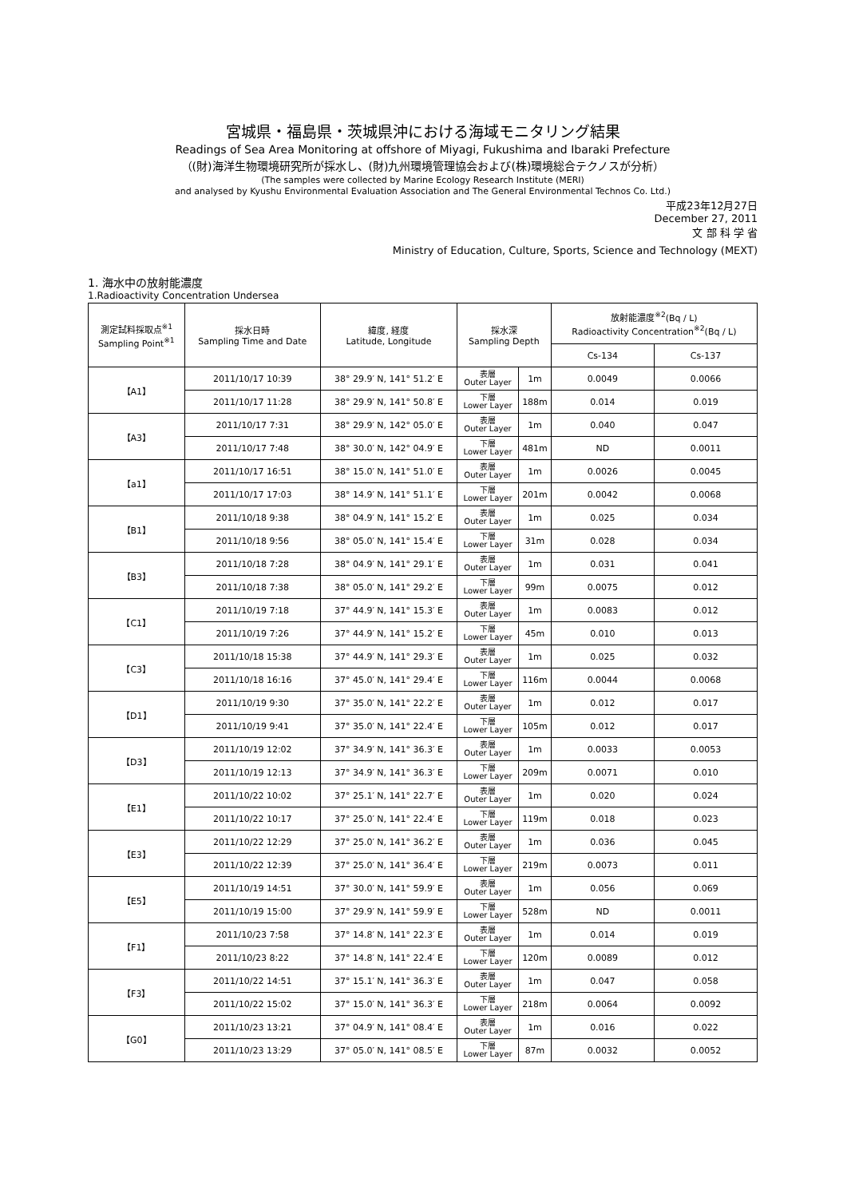宮城県・福島県・茨城県沖における海域モニタリング結果
Readings of Sea Area Monitoring at offshore of Miyagi, Fukushima and Ibaraki Prefecture
（(財)海洋生物環境研究所が採水し、(財)九州環境管理協会および(株)環境総合テクノスが分析）
(The samples were collected by Marine Ecology Research Institute (MERI)
and analysed by Kyushu Environmental Evaluation Association and The General Environmental Technos Co. Ltd.)
平成23年12月27日
December 27, 2011
文 部 科 学 省
Ministry of Education, Culture, Sports, Science and Technology (MEXT)
1. 海水中の放射能濃度
1.Radioactivity Concentration Undersea
| 測定試料採取点<sup>※1</sup> Sampling Point<sup>※1</sup> | 採水日時 Sampling Time and Date | 緯度, 経度 Latitude, Longitude | 採水深 Sampling Depth | | 放射能濃度<sup>※2</sup>(Bq / L) Radioactivity Concentration<sup>※2</sup>(Bq / L) | |
| --- | --- | --- | --- | --- | --- | --- |
| | | | | | Cs-134 | Cs-137 |
| 【A1】 | 2011/10/17 10:39 | 38° 29.9′ N, 141° 51.2′ E | 表層 Outer Layer | 1m | 0.0049 | 0.0066 |
| | 2011/10/17 11:28 | 38° 29.9′ N, 141° 50.8′ E | 下層 Lower Layer | 188m | 0.014 | 0.019 |
| 【A3】 | 2011/10/17 7:31 | 38° 29.9′ N, 142° 05.0′ E | 表層 Outer Layer | 1m | 0.040 | 0.047 |
| | 2011/10/17 7:48 | 38° 30.0′ N, 142° 04.9′ E | 下層 Lower Layer | 481m | ND | 0.0011 |
| 【a1】 | 2011/10/17 16:51 | 38° 15.0′ N, 141° 51.0′ E | 表層 Outer Layer | 1m | 0.0026 | 0.0045 |
| | 2011/10/17 17:03 | 38° 14.9′ N, 141° 51.1′ E | 下層 Lower Layer | 201m | 0.0042 | 0.0068 |
| 【B1】 | 2011/10/18 9:38 | 38° 04.9′ N, 141° 15.2′ E | 表層 Outer Layer | 1m | 0.025 | 0.034 |
| | 2011/10/18 9:56 | 38° 05.0′ N, 141° 15.4′ E | 下層 Lower Layer | 31m | 0.028 | 0.034 |
| 【B3】 | 2011/10/18 7:28 | 38° 04.9′ N, 141° 29.1′ E | 表層 Outer Layer | 1m | 0.031 | 0.041 |
| | 2011/10/18 7:38 | 38° 05.0′ N, 141° 29.2′ E | 下層 Lower Layer | 99m | 0.0075 | 0.012 |
| 【C1】 | 2011/10/19 7:18 | 37° 44.9′ N, 141° 15.3′ E | 表層 Outer Layer | 1m | 0.0083 | 0.012 |
| | 2011/10/19 7:26 | 37° 44.9′ N, 141° 15.2′ E | 下層 Lower Layer | 45m | 0.010 | 0.013 |
| 【C3】 | 2011/10/18 15:38 | 37° 44.9′ N, 141° 29.3′ E | 表層 Outer Layer | 1m | 0.025 | 0.032 |
| | 2011/10/18 16:16 | 37° 45.0′ N, 141° 29.4′ E | 下層 Lower Layer | 116m | 0.0044 | 0.0068 |
| 【D1】 | 2011/10/19 9:30 | 37° 35.0′ N, 141° 22.2′ E | 表層 Outer Layer | 1m | 0.012 | 0.017 |
| | 2011/10/19 9:41 | 37° 35.0′ N, 141° 22.4′ E | 下層 Lower Layer | 105m | 0.012 | 0.017 |
| 【D3】 | 2011/10/19 12:02 | 37° 34.9′ N, 141° 36.3′ E | 表層 Outer Layer | 1m | 0.0033 | 0.0053 |
| | 2011/10/19 12:13 | 37° 34.9′ N, 141° 36.3′ E | 下層 Lower Layer | 209m | 0.0071 | 0.010 |
| 【E1】 | 2011/10/22 10:02 | 37° 25.1′ N, 141° 22.7′ E | 表層 Outer Layer | 1m | 0.020 | 0.024 |
| | 2011/10/22 10:17 | 37° 25.0′ N, 141° 22.4′ E | 下層 Lower Layer | 119m | 0.018 | 0.023 |
| 【E3】 | 2011/10/22 12:29 | 37° 25.0′ N, 141° 36.2′ E | 表層 Outer Layer | 1m | 0.036 | 0.045 |
| | 2011/10/22 12:39 | 37° 25.0′ N, 141° 36.4′ E | 下層 Lower Layer | 219m | 0.0073 | 0.011 |
| 【E5】 | 2011/10/19 14:51 | 37° 30.0′ N, 141° 59.9′ E | 表層 Outer Layer | 1m | 0.056 | 0.069 |
| | 2011/10/19 15:00 | 37° 29.9′ N, 141° 59.9′ E | 下層 Lower Layer | 528m | ND | 0.0011 |
| 【F1】 | 2011/10/23 7:58 | 37° 14.8′ N, 141° 22.3′ E | 表層 Outer Layer | 1m | 0.014 | 0.019 |
| | 2011/10/23 8:22 | 37° 14.8′ N, 141° 22.4′ E | 下層 Lower Layer | 120m | 0.0089 | 0.012 |
| 【F3】 | 2011/10/22 14:51 | 37° 15.1′ N, 141° 36.3′ E | 表層 Outer Layer | 1m | 0.047 | 0.058 |
| | 2011/10/22 15:02 | 37° 15.0′ N, 141° 36.3′ E | 下層 Lower Layer | 218m | 0.0064 | 0.0092 |
| 【G0】 | 2011/10/23 13:21 | 37° 04.9′ N, 141° 08.4′ E | 表層 Outer Layer | 1m | 0.016 | 0.022 |
| | 2011/10/23 13:29 | 37° 05.0′ N, 141° 08.5′ E | 下層 Lower Layer | 87m | 0.0032 | 0.0052 |